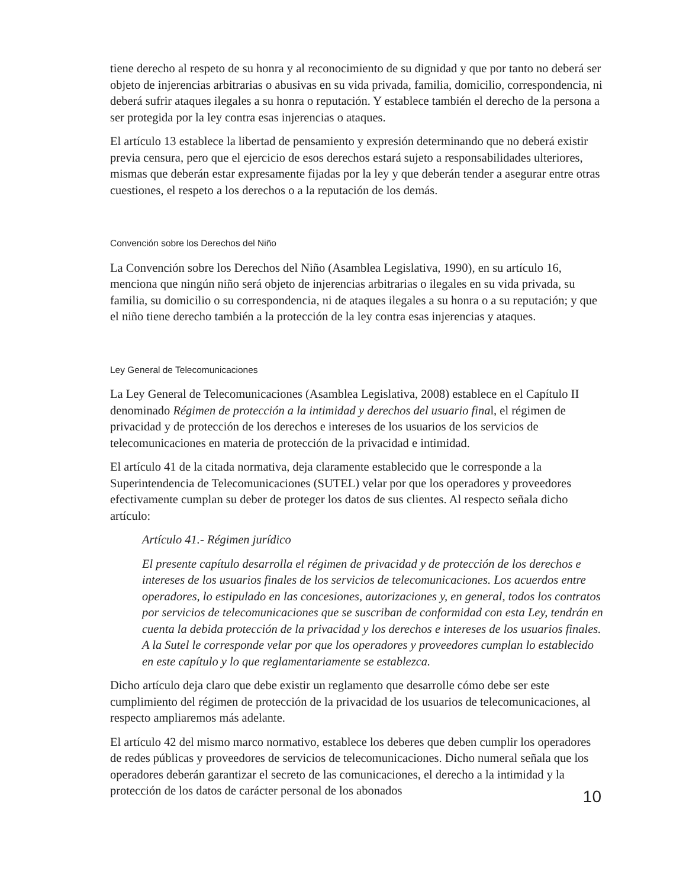tiene derecho al respeto de su honra y al reconocimiento de su dignidad y que por tanto no deberá ser objeto de injerencias arbitrarias o abusivas en su vida privada, familia, domicilio, correspondencia, ni deberá sufrir ataques ilegales a su honra o reputación. Y establece también el derecho de la persona a ser protegida por la ley contra esas injerencias o ataques.
El artículo 13 establece la libertad de pensamiento y expresión determinando que no deberá existir previa censura, pero que el ejercicio de esos derechos estará sujeto a responsabilidades ulteriores, mismas que deberán estar expresamente fijadas por la ley y que deberán tender a asegurar entre otras cuestiones, el respeto a los derechos o a la reputación de los demás.
Convención sobre los Derechos del Niño
La Convención sobre los Derechos del Niño (Asamblea Legislativa, 1990), en su artículo 16, menciona que ningún niño será objeto de injerencias arbitrarias o ilegales en su vida privada, su familia, su domicilio o su correspondencia, ni de ataques ilegales a su honra o a su reputación; y que el niño tiene derecho también a la protección de la ley contra esas injerencias y ataques.
Ley General de Telecomunicaciones
La Ley General de Telecomunicaciones (Asamblea Legislativa, 2008) establece en el Capítulo II denominado Régimen de protección a la intimidad y derechos del usuario final, el régimen de privacidad y de protección de los derechos e intereses de los usuarios de los servicios de telecomunicaciones en materia de protección de la privacidad e intimidad.
El artículo 41 de la citada normativa, deja claramente establecido que le corresponde a la Superintendencia de Telecomunicaciones (SUTEL) velar por que los operadores y proveedores efectivamente cumplan su deber de proteger los datos de sus clientes. Al respecto señala dicho artículo:
Artículo 41.- Régimen jurídico
El presente capítulo desarrolla el régimen de privacidad y de protección de los derechos e intereses de los usuarios finales de los servicios de telecomunicaciones. Los acuerdos entre operadores, lo estipulado en las concesiones, autorizaciones y, en general, todos los contratos por servicios de telecomunicaciones que se suscriban de conformidad con esta Ley, tendrán en cuenta la debida protección de la privacidad y los derechos e intereses de los usuarios finales. A la Sutel le corresponde velar por que los operadores y proveedores cumplan lo establecido en este capítulo y lo que reglamentariamente se establezca.
Dicho artículo deja claro que debe existir un reglamento que desarrolle cómo debe ser este cumplimiento del régimen de protección de la privacidad de los usuarios de telecomunicaciones, al respecto ampliaremos más adelante.
El artículo 42 del mismo marco normativo, establece los deberes que deben cumplir los operadores de redes públicas y proveedores de servicios de telecomunicaciones. Dicho numeral señala que los operadores deberán garantizar el secreto de las comunicaciones, el derecho a la intimidad y la protección de los datos de carácter personal de los abonados
10